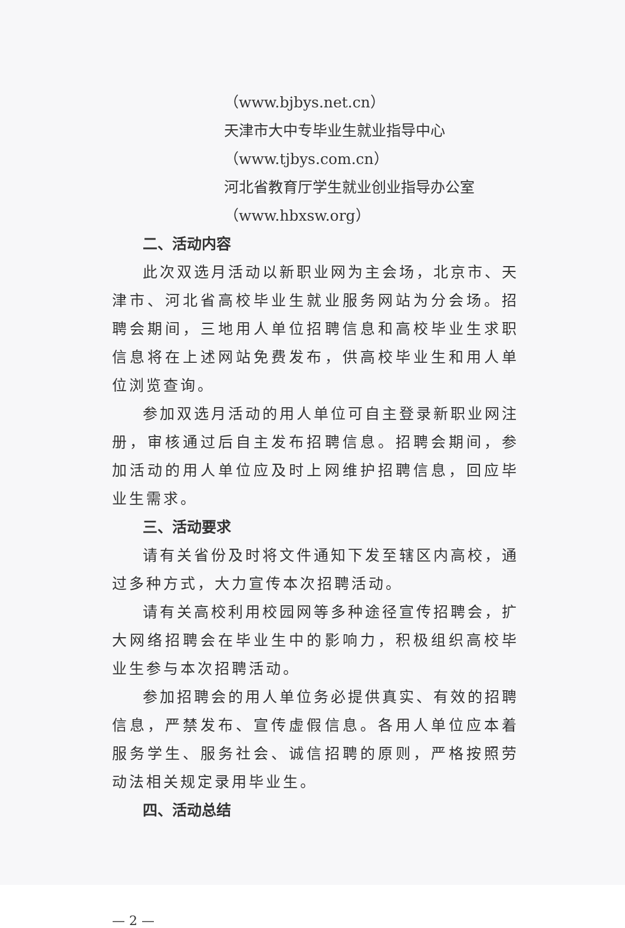（www.bjbys.net.cn）
天津市大中专毕业生就业指导中心
（www.tjbys.com.cn）
河北省教育厅学生就业创业指导办公室
（www.hbxsw.org）
二、活动内容
此次双选月活动以新职业网为主会场，北京市、天津市、河北省高校毕业生就业服务网站为分会场。招聘会期间，三地用人单位招聘信息和高校毕业生求职信息将在上述网站免费发布，供高校毕业生和用人单位浏览查询。
参加双选月活动的用人单位可自主登录新职业网注册，审核通过后自主发布招聘信息。招聘会期间，参加活动的用人单位应及时上网维护招聘信息，回应毕业生需求。
三、活动要求
请有关省份及时将文件通知下发至辖区内高校，通过多种方式，大力宣传本次招聘活动。
请有关高校利用校园网等多种途径宣传招聘会，扩大网络招聘会在毕业生中的影响力，积极组织高校毕业生参与本次招聘活动。
参加招聘会的用人单位务必提供真实、有效的招聘信息，严禁发布、宣传虚假信息。各用人单位应本着服务学生、服务社会、诚信招聘的原则，严格按照劳动法相关规定录用毕业生。
四、活动总结
— 2 —